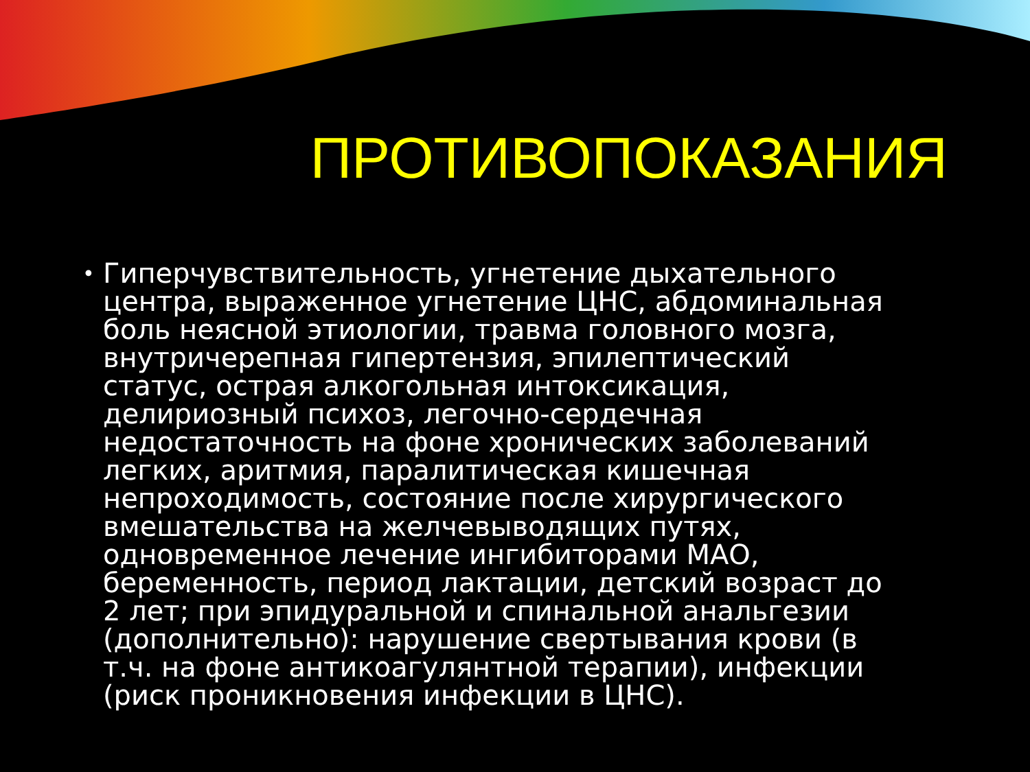ПРОТИВОПОКАЗАНИЯ
• Гиперчувствительность, угнетение дыхательного центра, выраженное угнетение ЦНС, абдоминальная боль неясной этиологии, травма головного мозга, внутричерепная гипертензия, эпилептический статус, острая алкогольная интоксикация, делириозный психоз, легочно-сердечная недостаточность на фоне хронических заболеваний легких, аритмия, паралитическая кишечная непроходимость, состояние после хирургического вмешательства на желчевыводящих путях, одновременное лечение ингибиторами МАО, беременность, период лактации, детский возраст до 2 лет; при эпидуральной и спинальной анальгезии (дополнительно): нарушение свертывания крови (в т.ч. на фоне антикоагулянтной терапии), инфекции (риск проникновения инфекции в ЦНС).